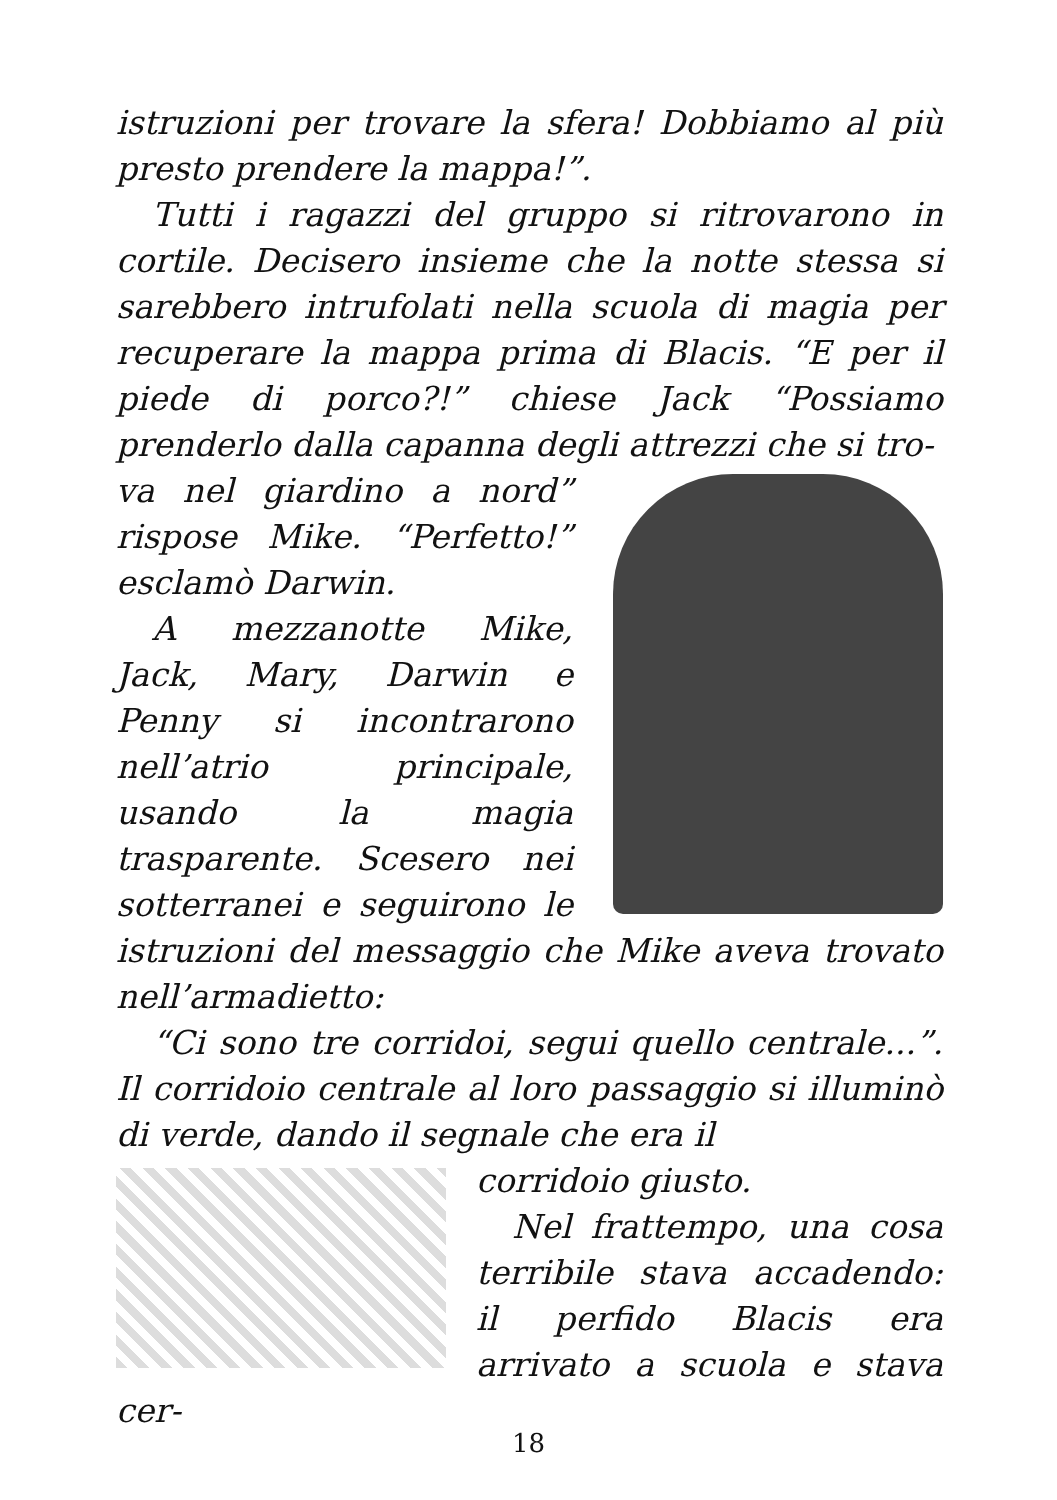istruzioni per trovare la sfera! Dobbiamo al più presto prendere la mappa!”.
Tutti i ragazzi del gruppo si ritrovarono in cortile. Decisero insieme che la notte stessa si sarebbero intrufolati nella scuola di magia per recuperare la mappa prima di Blacis. “E per il piede di porco?!” chiese Jack “Possiamo prenderlo dalla capanna degli attrezzi che si tro-
va nel giardino a nord” rispose Mike. “Perfetto!” esclamò Darwin.
A mezzanotte Mike, Jack, Mary, Darwin e Penny si incontrarono nell’atrio principale, usando la magia trasparente. Scesero nei sotterranei e seguirono le istruzioni del messaggio che Mike aveva trovato nell’armadietto:
“Ci sono tre corridoi, segui quello centrale...”. Il corridoio centrale al loro passaggio si illuminò di verde, dando il segnale che era il
corridoio giusto.
Nel frattempo, una cosa terribile stava accadendo: il perfido Blacis era arrivato a scuola e stava cer-
18